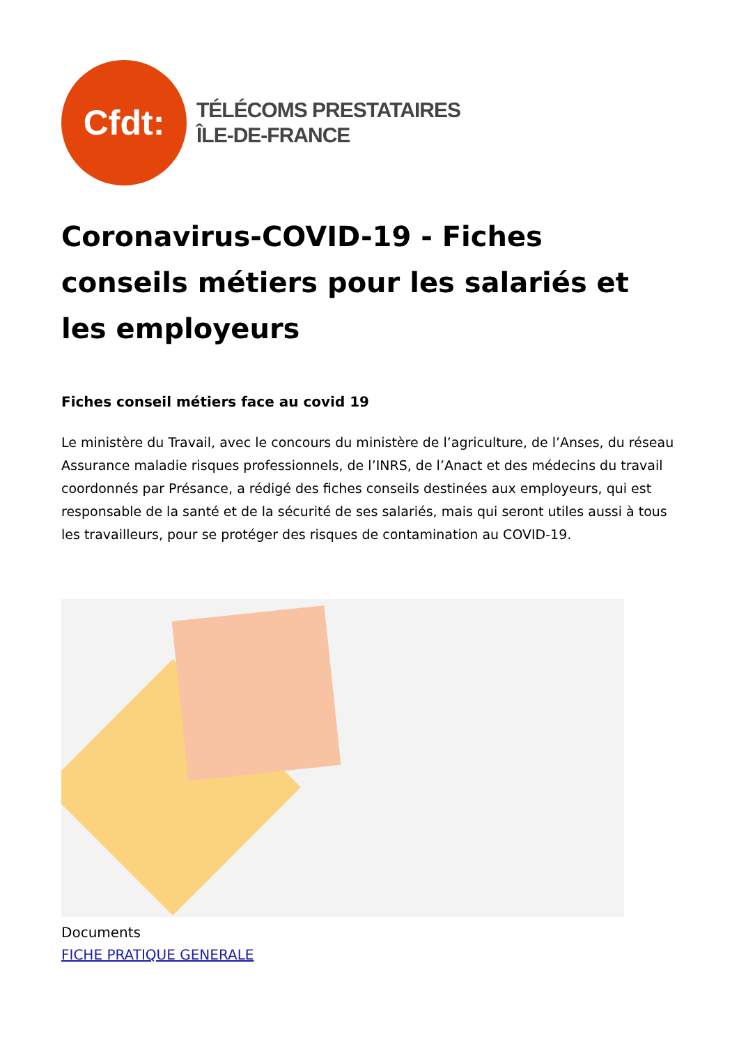Cfdt:
TÉLÉCOMS PRESTATAIRES
ÎLE-DE-FRANCE
Coronavirus-COVID-19 - Fiches conseils métiers pour les salariés et les employeurs
Fiches conseil métiers face au covid 19
Le ministère du Travail, avec le concours du ministère de l’agriculture, de l’Anses, du réseau Assurance maladie risques professionnels, de l’INRS, de l’Anact et des médecins du travail coordonnés par Présance, a rédigé des fiches conseils destinées aux employeurs, qui est responsable de la santé et de la sécurité de ses salariés, mais qui seront utiles aussi à tous les travailleurs, pour se protéger des risques de contamination au COVID-19.
Documents
FICHE PRATIQUE GENERALE